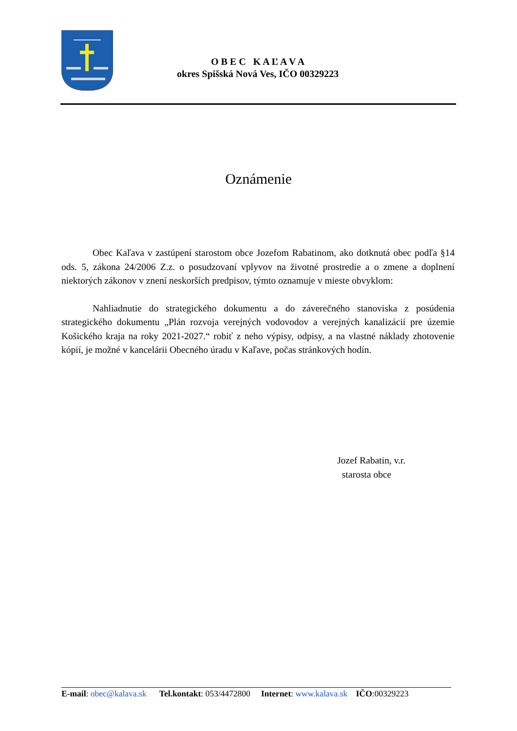O B E C K A Ľ A V A
okres Spišská Nová Ves, IČO 00329223
Oznámenie
Obec Kaľava v zastúpení starostom obce Jozefom Rabatinom, ako dotknutá obec podľa §14 ods. 5, zákona 24/2006 Z.z. o posudzovaní vplyvov na životné prostredie a o zmene a doplnení niektorých zákonov v znení neskorších predpisov, týmto oznamuje v mieste obvyklom:
Nahliadnutie do strategického dokumentu a do záverečného stanoviska z posúdenia strategického dokumentu „Plán rozvoja verejných vodovodov a verejných kanalizácií pre územie Košického kraja na roky 2021-2027.“ robiť z neho výpisy, odpisy, a na vlastné náklady zhotovenie kópií, je možné v kancelárii Obecného úradu v Kaľave, počas stránkových hodín.
Jozef Rabatin, v.r.
starosta obce
E-mail: obec@kalava.sk Tel.kontakt: 053/4472800 Internet: www.kalava.sk IČO:00329223